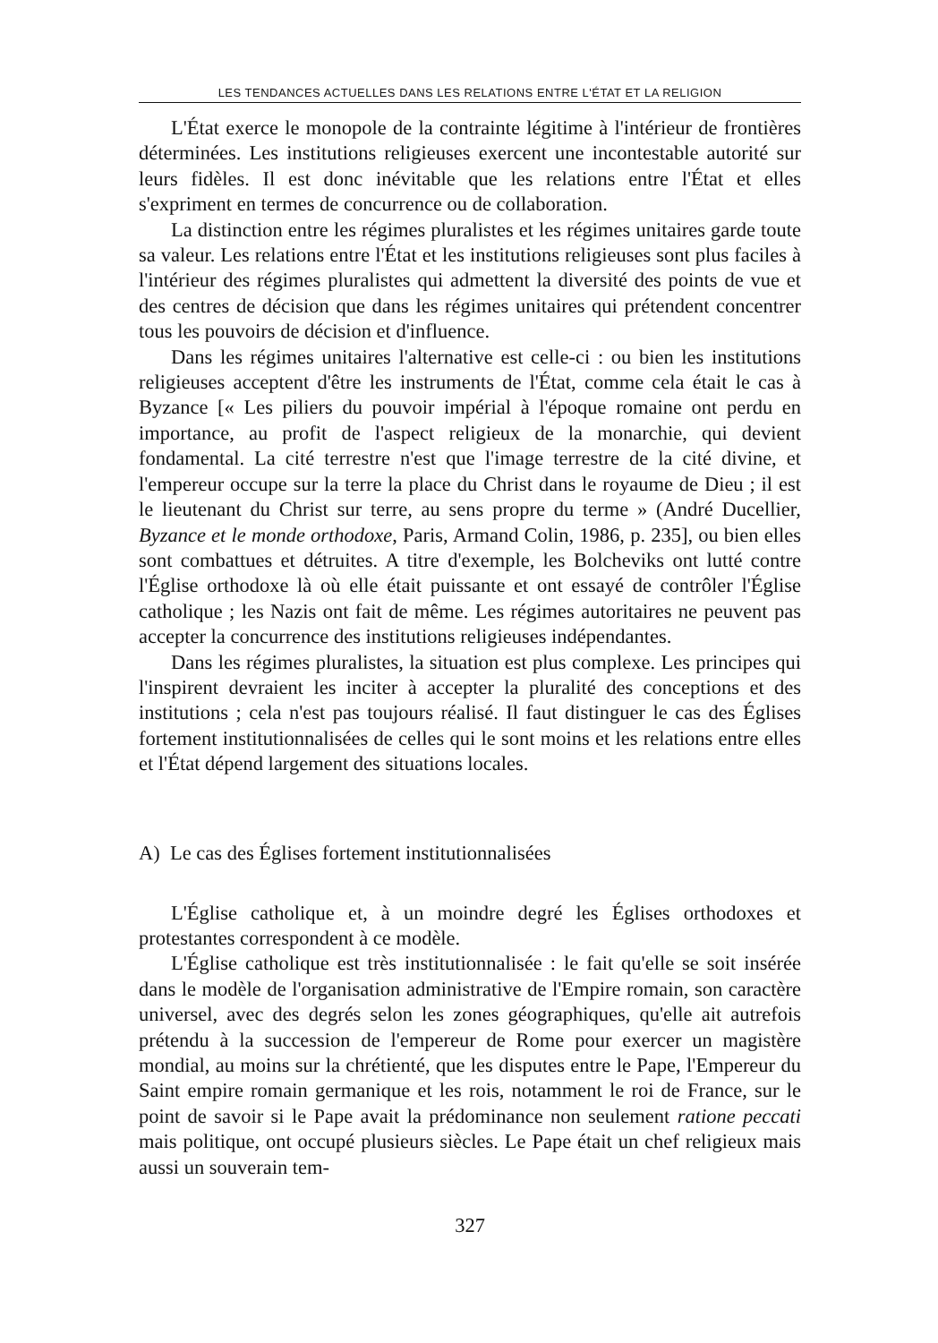LES TENDANCES ACTUELLES DANS LES RELATIONS ENTRE L'ÉTAT ET LA RELIGION
L'État exerce le monopole de la contrainte légitime à l'intérieur de frontières déterminées. Les institutions religieuses exercent une incontestable autorité sur leurs fidèles. Il est donc inévitable que les relations entre l'État et elles s'expriment en termes de concurrence ou de collaboration.
La distinction entre les régimes pluralistes et les régimes unitaires garde toute sa valeur. Les relations entre l'État et les institutions religieuses sont plus faciles à l'intérieur des régimes pluralistes qui admettent la diversité des points de vue et des centres de décision que dans les régimes unitaires qui prétendent concentrer tous les pouvoirs de décision et d'influence.
Dans les régimes unitaires l'alternative est celle-ci : ou bien les institutions religieuses acceptent d'être les instruments de l'État, comme cela était le cas à Byzance [« Les piliers du pouvoir impérial à l'époque romaine ont perdu en importance, au profit de l'aspect religieux de la monarchie, qui devient fondamental. La cité terrestre n'est que l'image terrestre de la cité divine, et l'empereur occupe sur la terre la place du Christ dans le royaume de Dieu ; il est le lieutenant du Christ sur terre, au sens propre du terme » (André Ducellier, Byzance et le monde orthodoxe, Paris, Armand Colin, 1986, p. 235], ou bien elles sont combattues et détruites. A titre d'exemple, les Bolcheviks ont lutté contre l'Église orthodoxe là où elle était puissante et ont essayé de contrôler l'Église catholique ; les Nazis ont fait de même. Les régimes autoritaires ne peuvent pas accepter la concurrence des institutions religieuses indépendantes.
Dans les régimes pluralistes, la situation est plus complexe. Les principes qui l'inspirent devraient les inciter à accepter la pluralité des conceptions et des institutions ; cela n'est pas toujours réalisé. Il faut distinguer le cas des Églises fortement institutionnalisées de celles qui le sont moins et les relations entre elles et l'État dépend largement des situations locales.
A) Le cas des Églises fortement institutionnalisées
L'Église catholique et, à un moindre degré les Églises orthodoxes et protestantes correspondent à ce modèle.
L'Église catholique est très institutionnalisée : le fait qu'elle se soit insérée dans le modèle de l'organisation administrative de l'Empire romain, son caractère universel, avec des degrés selon les zones géographiques, qu'elle ait autrefois prétendu à la succession de l'empereur de Rome pour exercer un magistère mondial, au moins sur la chrétienté, que les disputes entre le Pape, l'Empereur du Saint empire romain germanique et les rois, notamment le roi de France, sur le point de savoir si le Pape avait la prédominance non seulement ratione peccati mais politique, ont occupé plusieurs siècles. Le Pape était un chef religieux mais aussi un souverain tem-
327